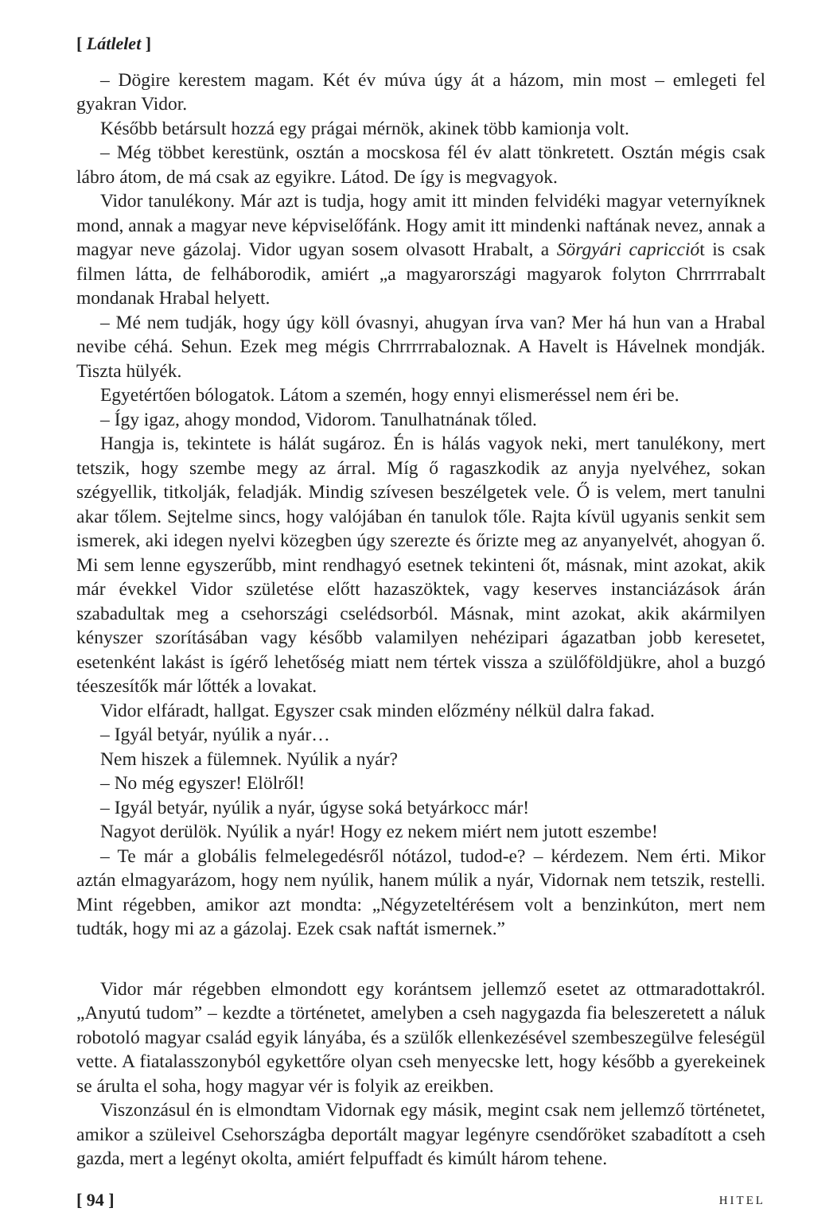[ Látlelet ]
– Dögire kerestem magam. Két év múva úgy át a házom, min most – emlegeti fel gyakran Vidor.
Később betársult hozzá egy prágai mérnök, akinek több kamionja volt.
– Még többet kerestünk, osztán a mocskosa fél év alatt tönkretett. Osztán mégis csak lábro átom, de má csak az egyikre. Látod. De így is megvagyok.
Vidor tanulékony. Már azt is tudja, hogy amit itt minden felvidéki magyar veternyíknek mond, annak a magyar neve képviselőfánk. Hogy amit itt mindenki naftának nevez, annak a magyar neve gázolaj. Vidor ugyan sosem olvasott Hrabalt, a Sörgyári capricciót is csak filmen látta, de felháborodik, amiért „a magyarországi magyarok folyton Chrrrrrabalt mondanak Hrabal helyett.
– Mé nem tudják, hogy úgy köll óvasnyi, ahugyan írva van? Mer há hun van a Hrabal nevibe céhá. Sehun. Ezek meg mégis Chrrrrrabaloznak. A Havelt is Hávelnek mondják. Tiszta hülyék.
Egyetértően bólogatok. Látom a szemén, hogy ennyi elismeréssel nem éri be.
– Így igaz, ahogy mondod, Vidorom. Tanulhatnának tőled.
Hangja is, tekintete is hálát sugároz. Én is hálás vagyok neki, mert tanulékony, mert tetszik, hogy szembe megy az árral. Míg ő ragaszkodik az anyja nyelvéhez, sokan szégyellik, titkolják, feladják. Mindig szívesen beszélgetek vele. Ő is velem, mert tanulni akar tőlem. Sejtelme sincs, hogy valójában én tanulok tőle. Rajta kívül ugyanis senkit sem ismerek, aki idegen nyelvi közegben úgy szerezte és őrizte meg az anyanyelvét, ahogyan ő. Mi sem lenne egyszerűbb, mint rendhagyó esetnek tekinteni őt, másnak, mint azokat, akik már évekkel Vidor születése előtt hazaszöktek, vagy keserves instanciázások árán szabadultak meg a csehországi cselédsorból. Másnak, mint azokat, akik akármilyen kényszer szorításában vagy később valamilyen nehézipari ágazatban jobb keresetet, esetenként lakást is ígérő lehetőség miatt nem tértek vissza a szülőföldjükre, ahol a buzgó téeszesítők már lőtték a lovakat.
Vidor elfáradt, hallgat. Egyszer csak minden előzmény nélkül dalra fakad.
– Igyál betyár, nyúlik a nyár…
Nem hiszek a fülemnek. Nyúlik a nyár?
– No még egyszer! Elölről!
– Igyál betyár, nyúlik a nyár, úgyse soká betyárkocc már!
Nagyot derülök. Nyúlik a nyár! Hogy ez nekem miért nem jutott eszembe!
– Te már a globális felmelegedésről nótázol, tudod-e? – kérdezem. Nem érti. Mikor aztán elmagyarázom, hogy nem nyúlik, hanem múlik a nyár, Vidornak nem tetszik, restelli. Mint régebben, amikor azt mondta: „Négyzeteltérésem volt a benzinkúton, mert nem tudták, hogy mi az a gázolaj. Ezek csak naftát ismernek.”
Vidor már régebben elmondott egy korántsem jellemző esetet az ottmaradottakról. „Anyutú tudom” – kezdte a történetet, amelyben a cseh nagygazda fia beleszeretett a náluk robotoló magyar család egyik lányába, és a szülők ellenkezésével szembeszegülve feleségül vette. A fiatalasszonyból egykettőre olyan cseh menyecske lett, hogy később a gyerekeinek se árulta el soha, hogy magyar vér is folyik az ereikben.
Viszonzásul én is elmondtam Vidornak egy másik, megint csak nem jellemző történetet, amikor a szüleivel Csehországba deportált magyar legényre csendőröket szabadított a cseh gazda, mert a legényt okolta, amiért felpuffadt és kimúlt három tehene.
[ 94 ] HITEL